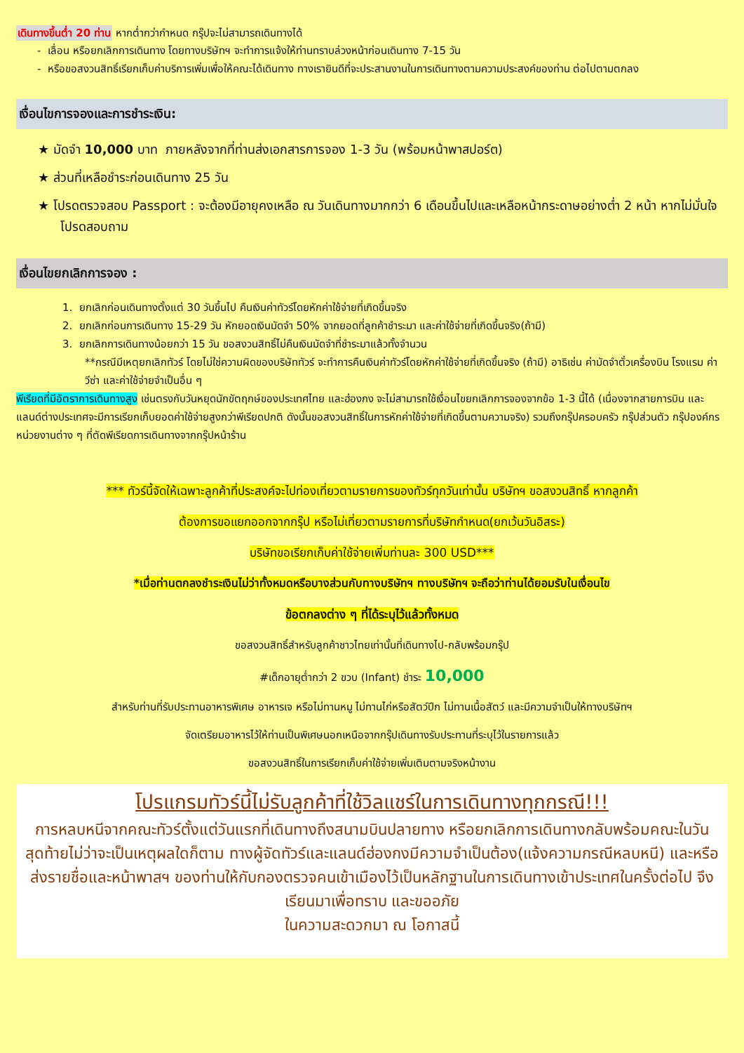เดินทางขึ้นต่ำ 20 ท่าน หากต่ำกว่ากำหนด กรุ๊ปจะไม่สามารถเดินทางได้
- เลื่อน หรือยกเลิกการเดินทาง โดยทางบริษัทฯ จะทำการแจ้งให้ท่านทราบล่วงหน้าก่อนเดินทาง 7-15 วัน
- หรือขอสงวนสิทธิ์เรียกเก็บค่าบริการเพิ่มเพื่อให้คณะได้เดินทาง ทางเรายินดีที่จะประสานงานในการเดินทางตามความประสงค์ของท่าน ต่อไปตามตกลง
เงื่อนไขการจองและการชำระเงิน:
★ มัดจำ 10,000 บาท ภายหลังจากที่ท่านส่งเอกสารการจอง 1-3 วัน (พร้อมหน้าพาสปอร์ต)
★ ส่วนที่เหลือชำระก่อนเดินทาง 25 วัน
★ โปรดตรวจสอบ Passport : จะต้องมีอายุคงเหลือ ณ วันเดินทางมากกว่า 6 เดือนขึ้นไปและเหลือหน้ากระดาษอย่างต่ำ 2 หน้า หากไม่มั่นใจโปรดสอบถาม
เงื่อนไขยกเลิกการจอง :
1. ยกเลิกก่อนเดินทางตั้งแต่ 30 วันขึ้นไป คืนเงินค่าทัวร์โดยหักค่าใช้จ่ายที่เกิดขึ้นจริง
2. ยกเลิกก่อนการเดินทาง 15-29 วัน หักยอดเงินมัดจำ 50% จากยอดที่ลูกค้าชำระมา และค่าใช้จ่ายที่เกิดขึ้นจริง(ถ้ามี)
3. ยกเลิกการเดินทางน้อยกว่า 15 วัน ขอสงวนสิทธิ์ไม่คืนเงินมัดจำที่ชำระมาแล้วทั้งจำนวน
**กรณีมีเหตุยกเลิกทัวร์ โดยไม่ใช่ความผิดของบริษัททัวร์ จะทำการคืนเงินค่าทัวร์โดยหักค่าใช้จ่ายที่เกิดขึ้นจริง (ถ้ามี) อาธิเช่น ค่ามัดจำตั๋วเครื่องบิน โรงแรม ค่าวีซ่า และค่าใช้จ่ายจำเป็นอื่น ๆ
พีเรียดที่มีอัตราการเดินทางสูง เช่นตรงกับวันหยุดนักขัตฤกษ์ของประเทศไทย และฮ่องกง จะไม่สามารถใช้เงื่อนไขยกเลิกการจองจากข้อ 1-3 นี้ได้ (เนื่องจากสายการบิน และแลนด์ต่างประเทศจะมีการเรียกเก็บยอดค่าใช้จ่ายสูงกว่าพีเรียดปกติ ดังนั้นขอสงวนสิทธิ์ในการหักค่าใช้จ่ายที่เกิดขึ้นตามความจริง) รวมถึงกรุ๊ปครอบครัว กรุ๊ปส่วนตัว กรุ๊ปองค์กร หน่วยงานต่าง ๆ ที่ตัดพีเรียดการเดินทางจากกรุ๊ปหน้าร้าน
*** ทัวร์นี้จัดให้เฉพาะลูกค้าที่ประสงค์จะไปท่องเที่ยวตามรายการของทัวร์ทุกวันเท่านั้น บริษัทฯ ขอสงวนสิทธิ์ หากลูกค้า
ต้องการขอแยกออกจากกรุ๊ป หรือไม่เที่ยวตามรายการที่บริษัทกำหนด(ยกเว้นวันอิสระ)
บริษัทขอเรียกเก็บค่าใช้จ่ายเพิ่มท่านละ 300 USD***
*เมื่อท่านตกลงชำระเงินไม่ว่าทั้งหมดหรือบางส่วนกับทางบริษัทฯ ทางบริษัทฯ จะถือว่าท่านได้ยอมรับในเงื่อนไข
ข้อตกลงต่าง ๆ ที่ได้ระบุไว้แล้วทั้งหมด
ขอสงวนสิทธิ์สำหรับลูกค้าชาวไทยเท่านั้นที่เดินทางไป-กลับพร้อมกรุ๊ป
#เด็กอายุต่ำกว่า 2 ขวบ (Infant) ชำระ 10,000
สำหรับท่านที่รับประทานอาหารพิเศษ อาหารเจ หรือไม่ทานหมู ไม่ทานไก่หรือสัตว์ปีก ไม่ทานเนื้อสัตว์ และมีความจำเป็นให้ทางบริษัทฯ
จัดเตรียมอาหารไว้ให้ท่านเป็นพิเศษนอกเหนือจากกรุ๊ปเดินทางรับประทานที่ระบุไว้ในรายการแล้ว
ขอสงวนสิทธิ์ในการเรียกเก็บค่าใช้จ่ายเพิ่มเติมตามจริงหน้างาน
โปรแกรมทัวร์นี้ไม่รับลูกค้าที่ใช้วิลแชร์ในการเดินทางทุกกรณี!!!
การหลบหนีจากคณะทัวร์ตั้งแต่วันแรกที่เดินทางถึงสนามบินปลายทาง หรือยกเลิกการเดินทางกลับพร้อมคณะในวันสุดท้ายไม่ว่าจะเป็นเหตุผลใดก็ตาม ทางผู้จัดทัวร์และแลนด์ฮ่องกงมีความจำเป็นต้อง(แจ้งความกรณีหลบหนี) และหรือ ส่งรายชื่อและหน้าพาสฯ ของท่านให้กับกองตรวจคนเข้าเมืองไว้เป็นหลักฐานในการเดินทางเข้าประเทศในครั้งต่อไป จึงเรียนมาเพื่อทราบ และขออภัย
ในความสะดวกมา ณ โอกาสนี้